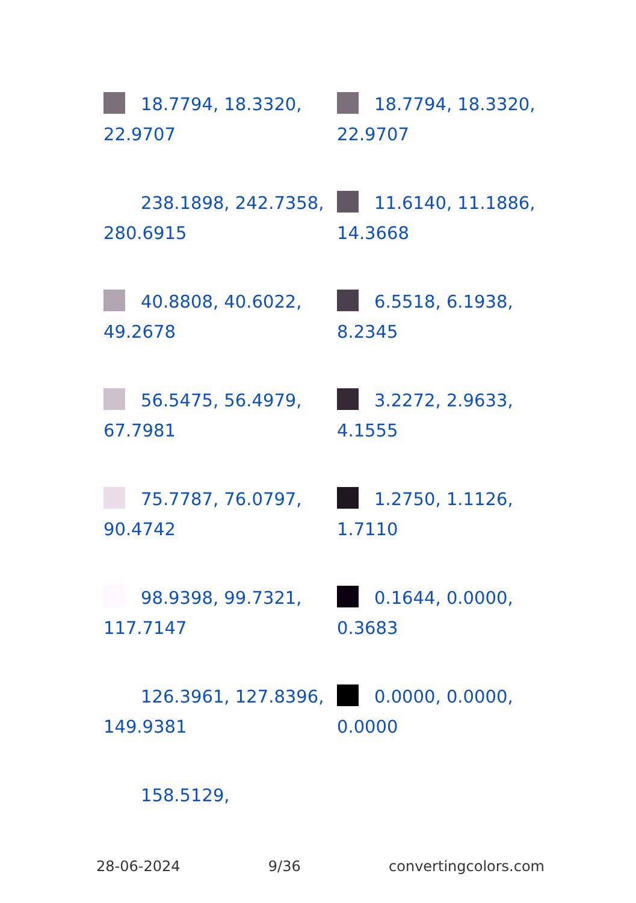18.7794, 18.3320, 22.9707
18.7794, 18.3320, 22.9707
238.1898, 242.7358, 280.6915
11.6140, 11.1886, 14.3668
40.8808, 40.6022, 49.2678
6.5518, 6.1938, 8.2345
56.5475, 56.4979, 67.7981
3.2272, 2.9633, 4.1555
75.7787, 76.0797, 90.4742
1.2750, 1.1126, 1.7110
98.9398, 99.7321, 117.7147
0.1644, 0.0000, 0.3683
126.3961, 127.8396, 149.9381
0.0000, 0.0000, 0.0000
158.5129,
28-06-2024 9/36 convertingcolors.com